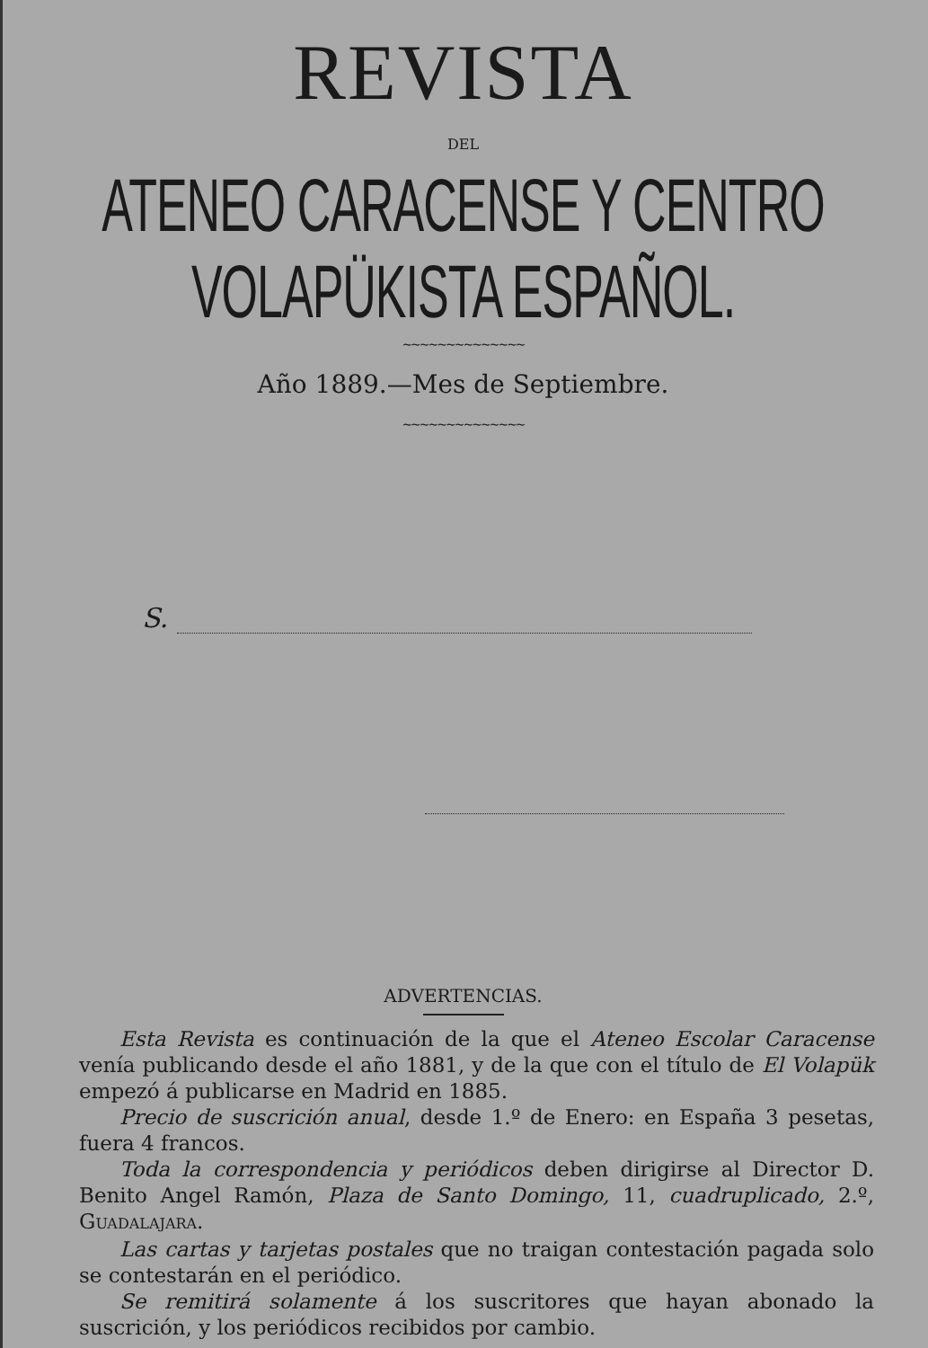REVISTA
DEL
ATENEO CARACENSE Y CENTRO VOLAPÜKISTA ESPAÑOL.
~~~~~~~~~~~~~~
Año 1889.—Mes de Septiembre.
~~~~~~~~~~~~~~
S.
ADVERTENCIAS.
Esta Revista es continuación de la que el Ateneo Escolar Caracense venía publicando desde el año 1881, y de la que con el título de El Volapük empezó á publicarse en Madrid en 1885.
Precio de suscrición anual, desde 1.º de Enero: en España 3 pesetas, fuera 4 francos.
Toda la correspondencia y periódicos deben dirigirse al Director D. Benito Angel Ramón, Plaza de Santo Domingo, 11, cuadruplicado, 2.º, GUADALAJARA.
Las cartas y tarjetas postales que no traigan contestación pagada solo se contestarán en el periódico.
Se remitirá solamente á los suscritores que hayan abonado la suscrición, y los periódicos recibidos por cambio.